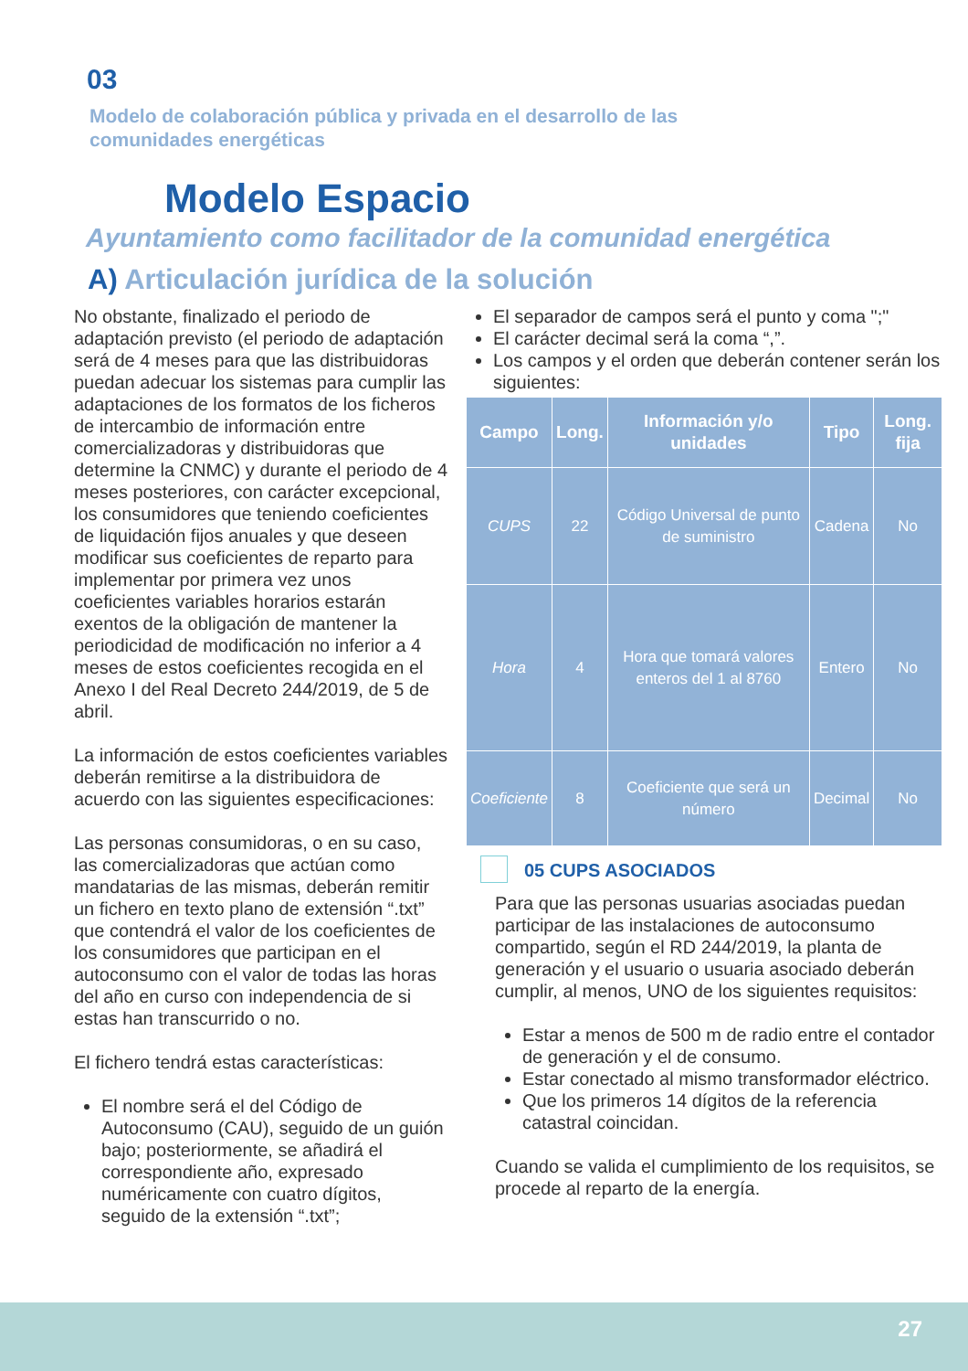03
Modelo de colaboración pública y privada en el desarrollo de las comunidades energéticas
Modelo Espacio
Ayuntamiento como facilitador de la comunidad energética
A) Articulación jurídica de la solución
No obstante, finalizado el periodo de adaptación previsto (el periodo de adaptación será de 4 meses para que las distribuidoras puedan adecuar los sistemas para cumplir las adaptaciones de los formatos de los ficheros de intercambio de información entre comercializadoras y distribuidoras que determine la CNMC) y durante el periodo de 4 meses posteriores, con carácter excepcional, los consumidores que teniendo coeficientes de liquidación fijos anuales y que deseen modificar sus coeficientes de reparto para implementar por primera vez unos coeficientes variables horarios estarán exentos de la obligación de mantener la periodicidad de modificación no inferior a 4 meses de estos coeficientes recogida en el Anexo I del Real Decreto 244/2019, de 5 de abril.
La información de estos coeficientes variables deberán remitirse a la distribuidora de acuerdo con las siguientes especificaciones:
Las personas consumidoras, o en su caso, las comercializadoras que actúan como mandatarias de las mismas, deberán remitir un fichero en texto plano de extensión “.txt” que contendrá el valor de los coeficientes de los consumidores que participan en el autoconsumo con el valor de todas las horas del año en curso con independencia de si estas han transcurrido o no.
El fichero tendrá estas características:
El nombre será el del Código de Autoconsumo (CAU), seguido de un guión bajo; posteriormente, se añadirá el correspondiente año, expresado numéricamente con cuatro dígitos, seguido de la extensión “.txt”;
El separador de campos será el punto y coma ";"
El carácter decimal será la coma “,”.
Los campos y el orden que deberán contener serán los siguientes:
| Campo | Long. | Información y/o unidades | Tipo | Long. fija |
| --- | --- | --- | --- | --- |
| CUPS | 22 | Código Universal de punto de suministro | Cadena | No |
| Hora | 4 | Hora que tomará valores enteros del 1 al 8760 | Entero | No |
| Coeficiente | 8 | Coeficiente que será un número | Decimal | No |
05 CUPS ASOCIADOS
Para que las personas usuarias asociadas puedan participar de las instalaciones de autoconsumo compartido, según el RD 244/2019, la planta de generación y el usuario o usuaria asociado deberán cumplir, al menos, UNO de los siguientes requisitos:
Estar a menos de 500 m de radio entre el contador de generación y el de consumo.
Estar conectado al mismo transformador eléctrico.
Que los primeros 14 dígitos de la referencia catastral coincidan.
Cuando se valida el cumplimiento de los requisitos, se procede al reparto de la energía.
27